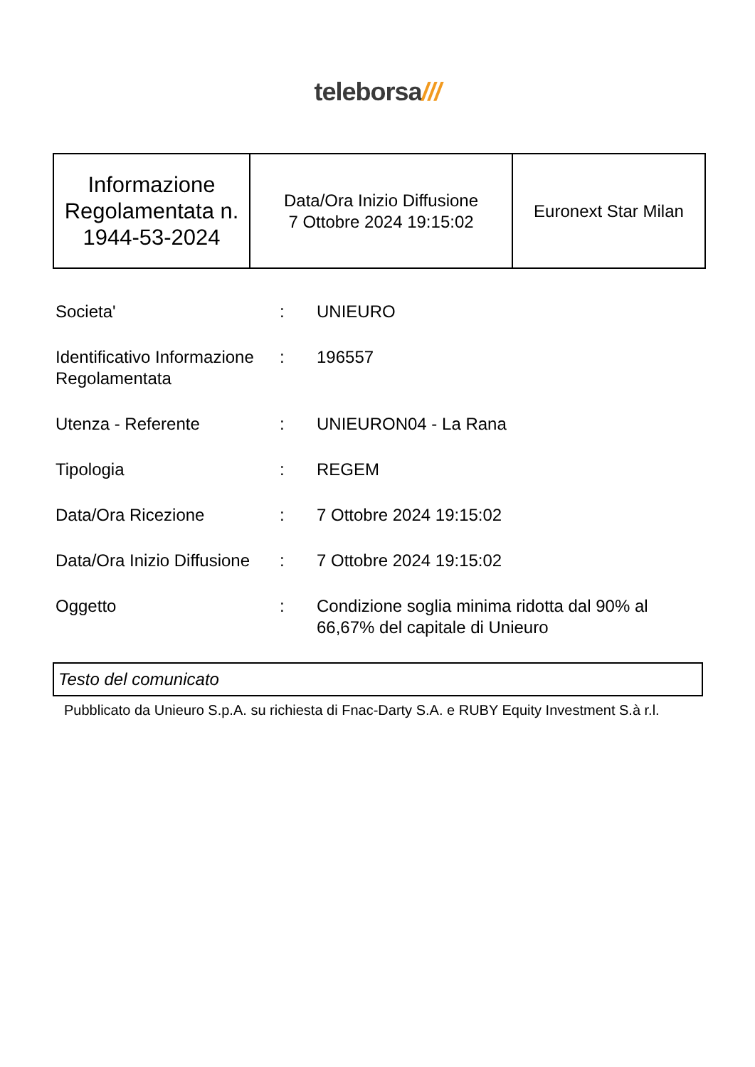teleborsa///
| Informazione Regolamentata n. 1944-53-2024 | Data/Ora Inizio Diffusione 7 Ottobre 2024 19:15:02 | Euronext Star Milan |
| Societa' | : | UNIEURO |
| Identificativo Informazione Regolamentata | : | 196557 |
| Utenza - Referente | : | UNIEURON04 - La Rana |
| Tipologia | : | REGEM |
| Data/Ora Ricezione | : | 7 Ottobre 2024 19:15:02 |
| Data/Ora Inizio Diffusione | : | 7 Ottobre 2024 19:15:02 |
| Oggetto | : | Condizione soglia minima ridotta dal 90% al 66,67% del capitale di Unieuro |
Testo del comunicato
Pubblicato da Unieuro S.p.A. su richiesta di Fnac-Darty S.A. e RUBY Equity Investment S.à r.l.